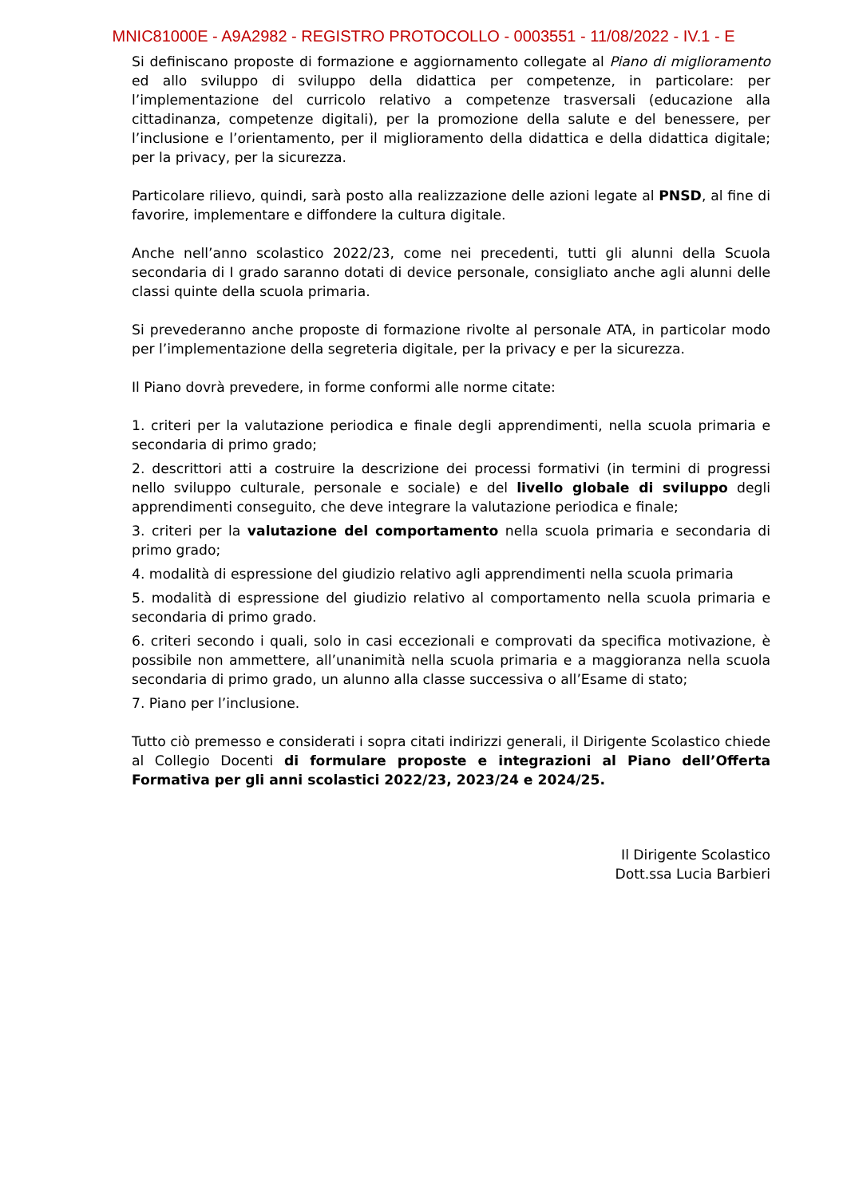MNIC81000E - A9A2982 - REGISTRO PROTOCOLLO - 0003551 - 11/08/2022 - IV.1 - E
Si definiscano proposte di formazione e aggiornamento collegate al Piano di miglioramento ed allo sviluppo di sviluppo della didattica per competenze, in particolare: per l’implementazione del curricolo relativo a competenze trasversali (educazione alla cittadinanza, competenze digitali), per la promozione della salute e del benessere, per l’inclusione e l’orientamento, per il miglioramento della didattica e della didattica digitale; per la privacy, per la sicurezza.
Particolare rilievo, quindi, sarà posto alla realizzazione delle azioni legate al PNSD, al fine di favorire, implementare e diffondere la cultura digitale.
Anche nell’anno scolastico 2022/23, come nei precedenti, tutti gli alunni della Scuola secondaria di I grado saranno dotati di device personale, consigliato anche agli alunni delle classi quinte della scuola primaria.
Si prevederanno anche proposte di formazione rivolte al personale ATA, in particolar modo per l’implementazione della segreteria digitale, per la privacy e per la sicurezza.
Il Piano dovrà prevedere, in forme conformi alle norme citate:
1. criteri per la valutazione periodica e finale degli apprendimenti, nella scuola primaria e secondaria di primo grado;
2. descrittori atti a costruire la descrizione dei processi formativi (in termini di progressi nello sviluppo culturale, personale e sociale) e del livello globale di sviluppo degli apprendimenti conseguito, che deve integrare la valutazione periodica e finale;
3. criteri per la valutazione del comportamento nella scuola primaria e secondaria di primo grado;
4. modalità di espressione del giudizio relativo agli apprendimenti nella scuola primaria
5. modalità di espressione del giudizio relativo al comportamento nella scuola primaria e secondaria di primo grado.
6. criteri secondo i quali, solo in casi eccezionali e comprovati da specifica motivazione, è possibile non ammettere, all’unanimità nella scuola primaria e a maggioranza nella scuola secondaria di primo grado, un alunno alla classe successiva o all’Esame di stato;
7. Piano per l’inclusione.
Tutto ciò premesso e considerati i sopra citati indirizzi generali, il Dirigente Scolastico chiede al Collegio Docenti di formulare proposte e integrazioni al Piano dell’Offerta Formativa per gli anni scolastici 2022/23, 2023/24 e 2024/25.
Il Dirigente Scolastico
Dott.ssa Lucia Barbieri